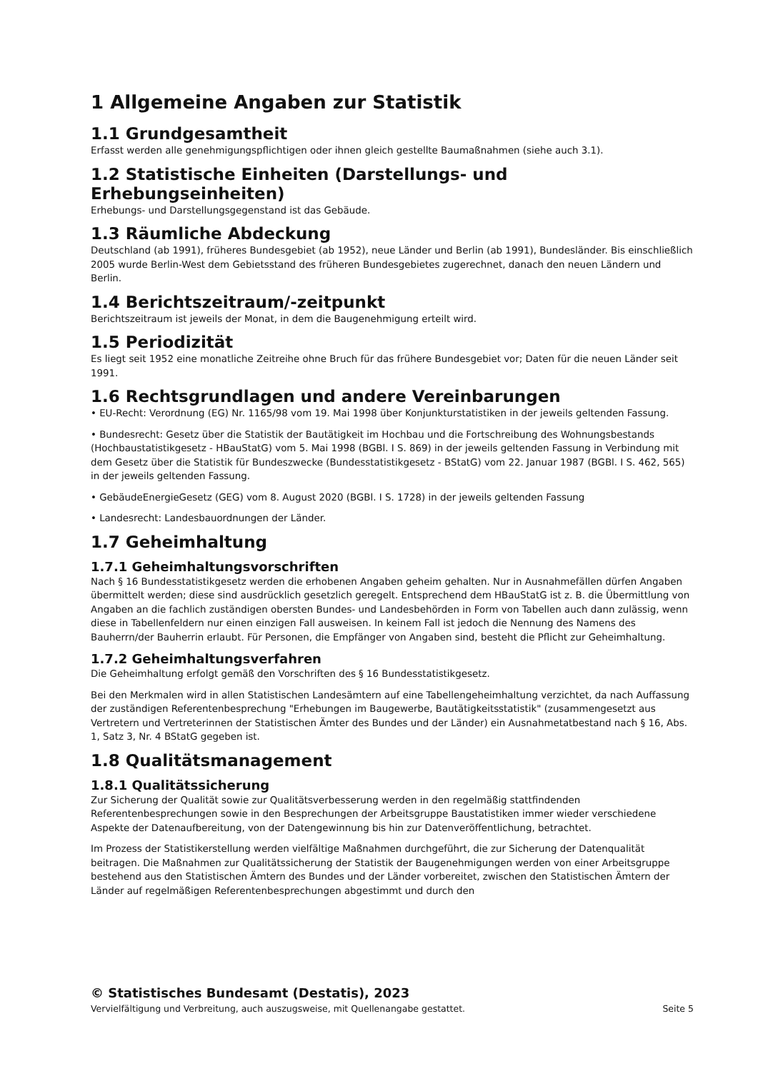1 Allgemeine Angaben zur Statistik
1.1 Grundgesamtheit
Erfasst werden alle genehmigungspflichtigen oder ihnen gleich gestellte Baumaßnahmen (siehe auch 3.1).
1.2 Statistische Einheiten (Darstellungs- und Erhebungseinheiten)
Erhebungs- und Darstellungsgegenstand ist das Gebäude.
1.3 Räumliche Abdeckung
Deutschland (ab 1991), früheres Bundesgebiet (ab 1952), neue Länder und Berlin (ab 1991), Bundesländer. Bis einschließlich 2005 wurde Berlin-West dem Gebietsstand des früheren Bundesgebietes zugerechnet, danach den neuen Ländern und Berlin.
1.4 Berichtszeitraum/-zeitpunkt
Berichtszeitraum ist jeweils der Monat, in dem die Baugenehmigung erteilt wird.
1.5 Periodizität
Es liegt seit 1952 eine monatliche Zeitreihe ohne Bruch für das frühere Bundesgebiet vor; Daten für die neuen Länder seit 1991.
1.6 Rechtsgrundlagen und andere Vereinbarungen
• EU-Recht: Verordnung (EG) Nr. 1165/98 vom 19. Mai 1998 über Konjunkturstatistiken in der jeweils geltenden Fassung.
• Bundesrecht: Gesetz über die Statistik der Bautätigkeit im Hochbau und die Fortschreibung des Wohnungsbestands (Hochbaustatistikgesetz - HBauStatG) vom 5. Mai 1998 (BGBl. I S. 869) in der jeweils geltenden Fassung in Verbindung mit dem Gesetz über die Statistik für Bundeszwecke (Bundesstatistikgesetz - BStatG) vom 22. Januar 1987 (BGBl. I S. 462, 565) in der jeweils geltenden Fassung.
• GebäudeEnergieGesetz (GEG) vom 8. August 2020 (BGBl. I S. 1728) in der jeweils geltenden Fassung
• Landesrecht: Landesbauordnungen der Länder.
1.7 Geheimhaltung
1.7.1 Geheimhaltungsvorschriften
Nach § 16 Bundesstatistikgesetz werden die erhobenen Angaben geheim gehalten. Nur in Ausnahmefällen dürfen Angaben übermittelt werden; diese sind ausdrücklich gesetzlich geregelt. Entsprechend dem HBauStatG ist z. B. die Übermittlung von Angaben an die fachlich zuständigen obersten Bundes- und Landesbehörden in Form von Tabellen auch dann zulässig, wenn diese in Tabellenfeldern nur einen einzigen Fall ausweisen. In keinem Fall ist jedoch die Nennung des Namens des Bauherrn/der Bauherrin erlaubt. Für Personen, die Empfänger von Angaben sind, besteht die Pflicht zur Geheimhaltung.
1.7.2 Geheimhaltungsverfahren
Die Geheimhaltung erfolgt gemäß den Vorschriften des § 16 Bundesstatistikgesetz.
Bei den Merkmalen wird in allen Statistischen Landesämtern auf eine Tabellengeheimhaltung verzichtet, da nach Auffassung der zuständigen Referentenbesprechung "Erhebungen im Baugewerbe, Bautätigkeitsstatistik" (zusammengesetzt aus Vertretern und Vertreterinnen der Statistischen Ämter des Bundes und der Länder) ein Ausnahmetatbestand nach § 16, Abs. 1, Satz 3, Nr. 4 BStatG gegeben ist.
1.8 Qualitätsmanagement
1.8.1 Qualitätssicherung
Zur Sicherung der Qualität sowie zur Qualitätsverbesserung werden in den regelmäßig stattfindenden Referentenbesprechungen sowie in den Besprechungen der Arbeitsgruppe Baustatistiken immer wieder verschiedene Aspekte der Datenaufbereitung, von der Datengewinnung bis hin zur Datenveröffentlichung, betrachtet.
Im Prozess der Statistikerstellung werden vielfältige Maßnahmen durchgeführt, die zur Sicherung der Datenqualität beitragen. Die Maßnahmen zur Qualitätssicherung der Statistik der Baugenehmigungen werden von einer Arbeitsgruppe bestehend aus den Statistischen Ämtern des Bundes und der Länder vorbereitet, zwischen den Statistischen Ämtern der Länder auf regelmäßigen Referentenbesprechungen abgestimmt und durch den
© Statistisches Bundesamt (Destatis), 2023
Vervielfältigung und Verbreitung, auch auszugsweise, mit Quellenangabe gestattet. Seite 5